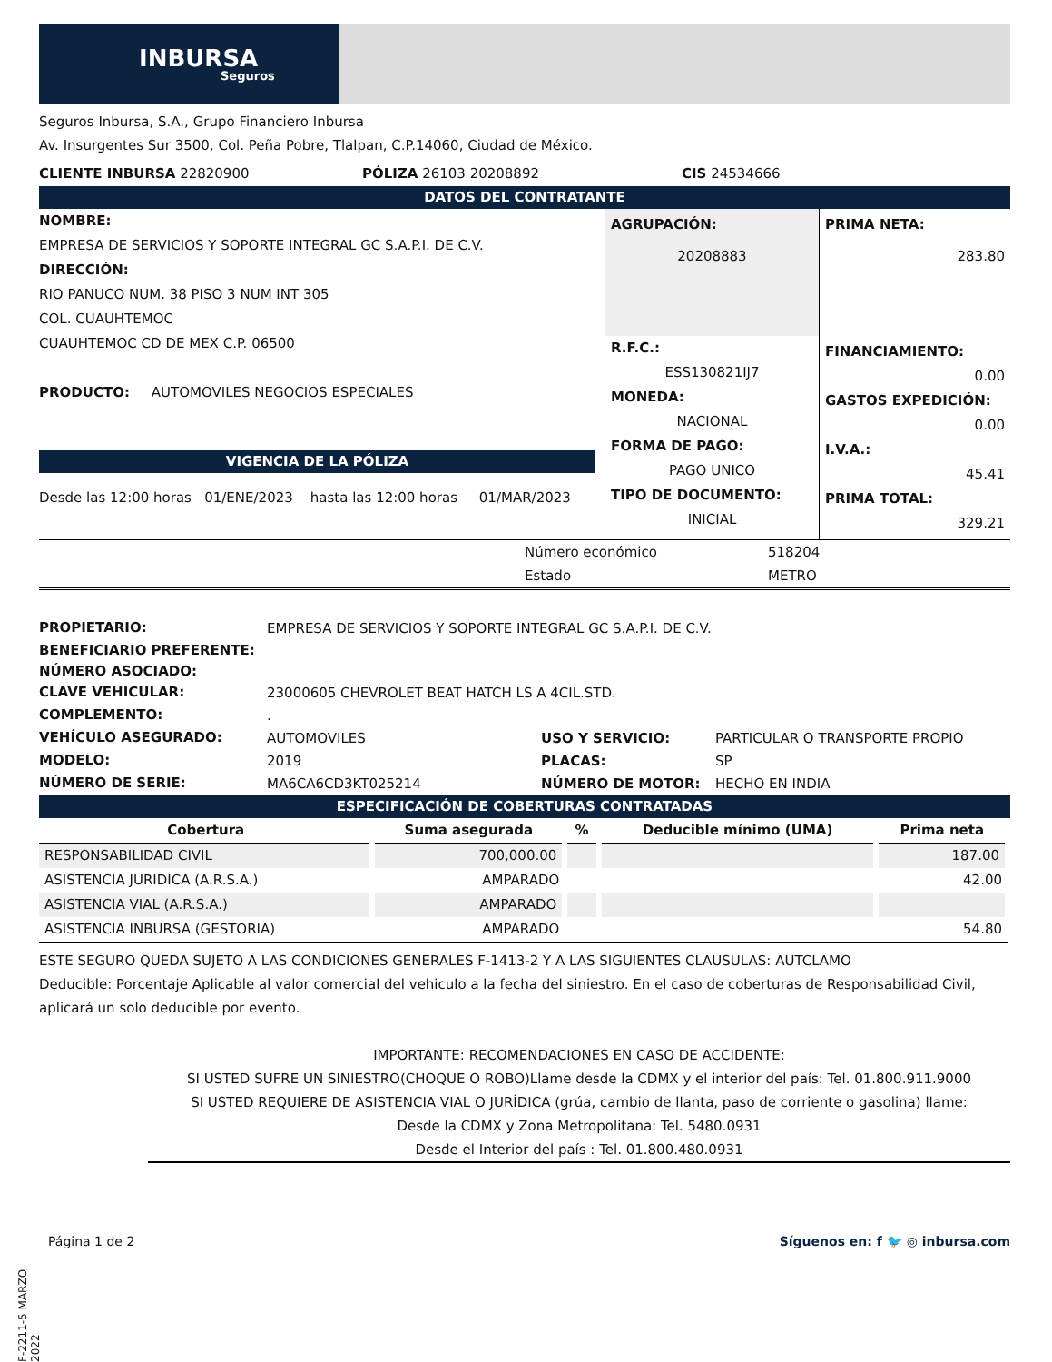INBURSA
Seguros
Seguros Inbursa, S.A., Grupo Financiero Inbursa
Av. Insurgentes Sur 3500, Col. Peña Pobre, Tlalpan, C.P.14060, Ciudad de México.
CLIENTE INBURSA 22820900 PÓLIZA 26103 20208892 CIS 24534666
DATOS DEL CONTRATANTE
NOMBRE:
EMPRESA DE SERVICIOS Y SOPORTE INTEGRAL GC S.A.P.I. DE C.V.
DIRECCIÓN:
RIO PANUCO NUM. 38 PISO 3 NUM INT 305
COL. CUAUHTEMOC
CUAUHTEMOC CD DE MEX C.P. 06500
PRODUCTO: AUTOMOVILES NEGOCIOS ESPECIALES
VIGENCIA DE LA PÓLIZA
Desde las 12:00 horas 01/ENE/2023 hasta las 12:00 horas 01/MAR/2023
AGRUPACIÓN:
20208883
R.F.C.:
ESS130821IJ7
MONEDA:
NACIONAL
FORMA DE PAGO:
PAGO UNICO
TIPO DE DOCUMENTO:
INICIAL
PRIMA NETA:
283.80
FINANCIAMIENTO:
0.00
GASTOS EXPEDICIÓN:
0.00
I.V.A.:
45.41
PRIMA TOTAL:
329.21
Número económico 518204
Estado METRO
| PROPIETARIO: | EMPRESA DE SERVICIOS Y SOPORTE INTEGRAL GC S.A.P.I. DE C.V. | | |
| BENEFICIARIO PREFERENTE: | | | |
| NÚMERO ASOCIADO: | | | |
| CLAVE VEHICULAR: | 23000605 CHEVROLET BEAT HATCH LS A 4CIL.STD. | | |
| COMPLEMENTO: | . | | |
| VEHÍCULO ASEGURADO: | AUTOMOVILES | USO Y SERVICIO: | PARTICULAR O TRANSPORTE PROPIO |
| MODELO: | 2019 | PLACAS: | SP |
| NÚMERO DE SERIE: | MA6CA6CD3KT025214 | NÚMERO DE MOTOR: | HECHO EN INDIA |
ESPECIFICACIÓN DE COBERTURAS CONTRATADAS
| Cobertura | Suma asegurada | % | Deducible mínimo (UMA) | Prima neta |
| --- | --- | --- | --- | --- |
| RESPONSABILIDAD CIVIL | 700,000.00 | | | 187.00 |
| ASISTENCIA JURIDICA (A.R.S.A.) | AMPARADO | | | 42.00 |
| ASISTENCIA VIAL (A.R.S.A.) | AMPARADO | | | |
| ASISTENCIA INBURSA (GESTORIA) | AMPARADO | | | 54.80 |
ESTE SEGURO QUEDA SUJETO A LAS CONDICIONES GENERALES F-1413-2 Y A LAS SIGUIENTES CLAUSULAS: AUTCLAMO
Deducible: Porcentaje Aplicable al valor comercial del vehiculo a la fecha del siniestro. En el caso de coberturas de Responsabilidad Civil, aplicará un solo deducible por evento.
IMPORTANTE: RECOMENDACIONES EN CASO DE ACCIDENTE:
SI USTED SUFRE UN SINIESTRO(CHOQUE O ROBO)Llame desde la CDMX y el interior del país: Tel. 01.800.911.9000
SI USTED REQUIERE DE ASISTENCIA VIAL O JURÍDICA (grúa, cambio de llanta, paso de corriente o gasolina) llame:
Desde la CDMX y Zona Metropolitana: Tel. 5480.0931
Desde el Interior del país : Tel. 01.800.480.0931
Página 1 de 2 Síguenos en: f 🐦 ◎ inbursa.com
F-2211-5 MARZO 2022